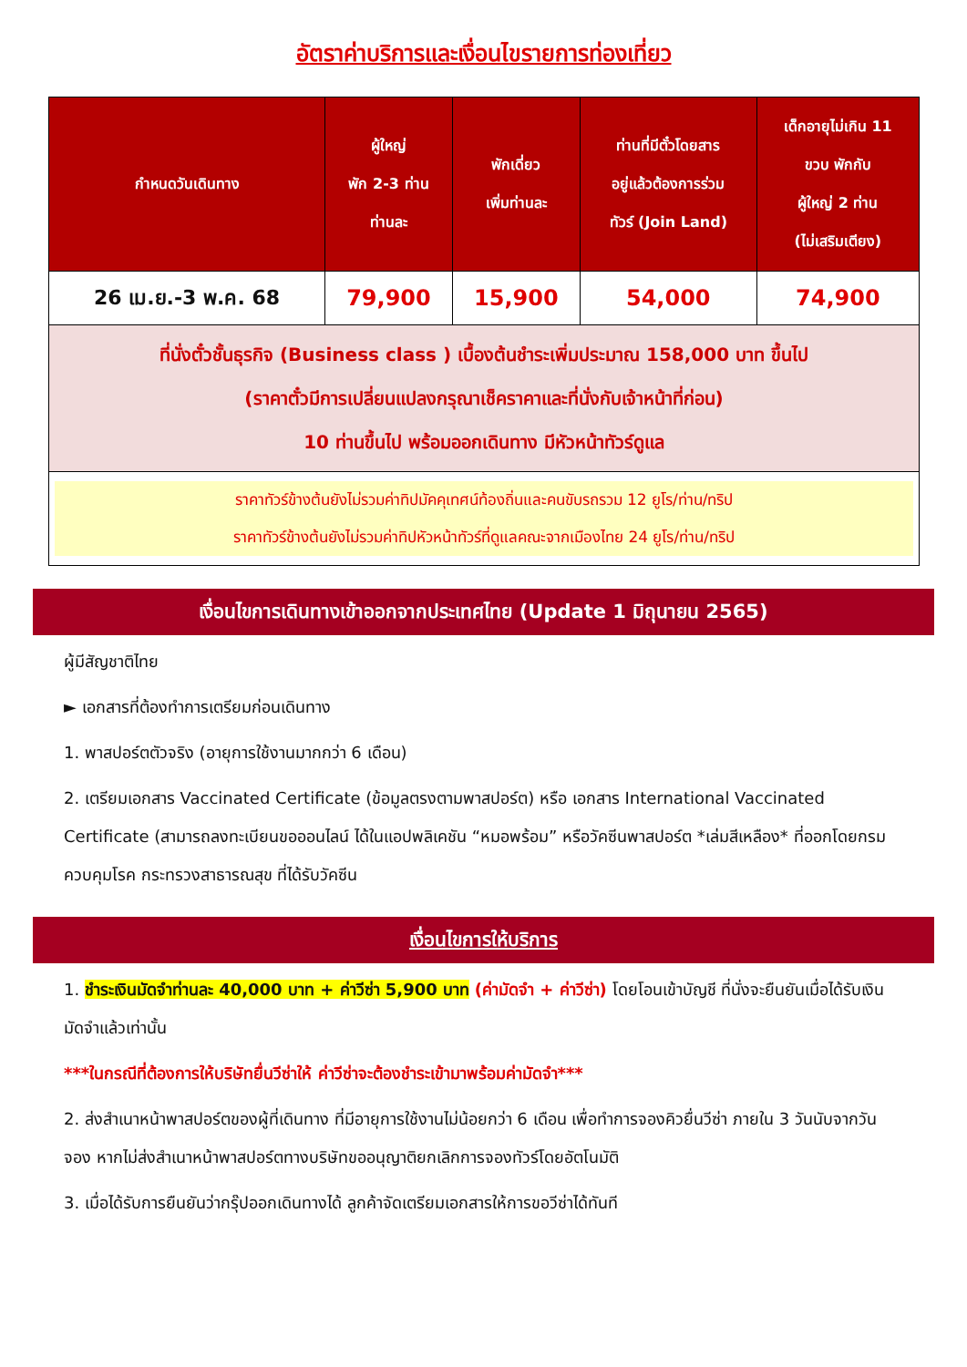อัตราค่าบริการและเงื่อนไขรายการท่องเที่ยว
| กำหนดวันเดินทาง | ผู้ใหญ่ พัก 2-3 ท่าน ท่านละ | พักเดี่ยว เพิ่มท่านละ | ท่านที่มีตั๋วโดยสาร อยู่แล้วต้องการร่วม ทัวร์ (Join Land) | เด็กอายุไม่เกิน 11 ขวบ พักกับ ผู้ใหญ่ 2 ท่าน (ไม่เสริมเตียง) |
| --- | --- | --- | --- | --- |
| 26 เม.ย.-3 พ.ค. 68 | 79,900 | 15,900 | 54,000 | 74,900 |
| ที่นั่งตั๋วชั้นธุรกิจ (Business class ) เบื้องต้นชำระเพิ่มประมาณ 158,000 บาท ขึ้นไป (ราคาตั๋วมีการเปลี่ยนแปลงกรุณาเช็คราคาและที่นั่งกับเจ้าหน้าที่ก่อน) 10 ท่านขึ้นไป พร้อมออกเดินทาง มีหัวหน้าทัวร์ดูแล | | | | |
| ราคาทัวร์ข้างต้นยังไม่รวมค่าทิปมัคคุเทศน์ท้องถิ่นและคนขับรถรวม 12 ยูโร/ท่าน/ทริป ราคาทัวร์ข้างต้นยังไม่รวมค่าทิปหัวหน้าทัวร์ที่ดูแลคณะจากเมืองไทย 24 ยูโร/ท่าน/ทริป | | | | |
เงื่อนไขการเดินทางเข้าออกจากประเทศไทย (Update 1 มิถุนายน 2565)
ผู้มีสัญชาติไทย
► เอกสารที่ต้องทำการเตรียมก่อนเดินทาง
1. พาสปอร์ตตัวจริง (อายุการใช้งานมากกว่า 6 เดือน)
2. เตรียมเอกสาร Vaccinated Certificate (ข้อมูลตรงตามพาสปอร์ต) หรือ เอกสาร International Vaccinated Certificate (สามารถลงทะเบียนขอออนไลน์ ได้ในแอปพลิเคชัน “หมอพร้อม” หรือวัคซีนพาสปอร์ต *เล่มสีเหลือง* ที่ออกโดยกรมควบคุมโรค กระทรวงสาธารณสุข ที่ได้รับวัคซีน
เงื่อนไขการให้บริการ
1. ชำระเงินมัดจำท่านละ 40,000 บาท + ค่าวีซ่า 5,900 บาท (ค่ามัดจำ + ค่าวีซ่า) โดยโอนเข้าบัญชี ที่นั่งจะยืนยันเมื่อได้รับเงินมัดจำแล้วเท่านั้น
***ในกรณีที่ต้องการให้บริษัทยื่นวีซ่าให้ ค่าวีซ่าจะต้องชำระเข้ามาพร้อมค่ามัดจำ***
2. ส่งสำเนาหน้าพาสปอร์ตของผู้ที่เดินทาง ที่มีอายุการใช้งานไม่น้อยกว่า 6 เดือน เพื่อทำการจองคิวยื่นวีซ่า ภายใน 3 วันนับจากวันจอง หากไม่ส่งสำเนาหน้าพาสปอร์ตทางบริษัทขออนุญาติยกเลิกการจองทัวร์โดยอัตโนมัติ
3. เมื่อได้รับการยืนยันว่ากรุ๊ปออกเดินทางได้ ลูกค้าจัดเตรียมเอกสารให้การขอวีซ่าได้ทันที